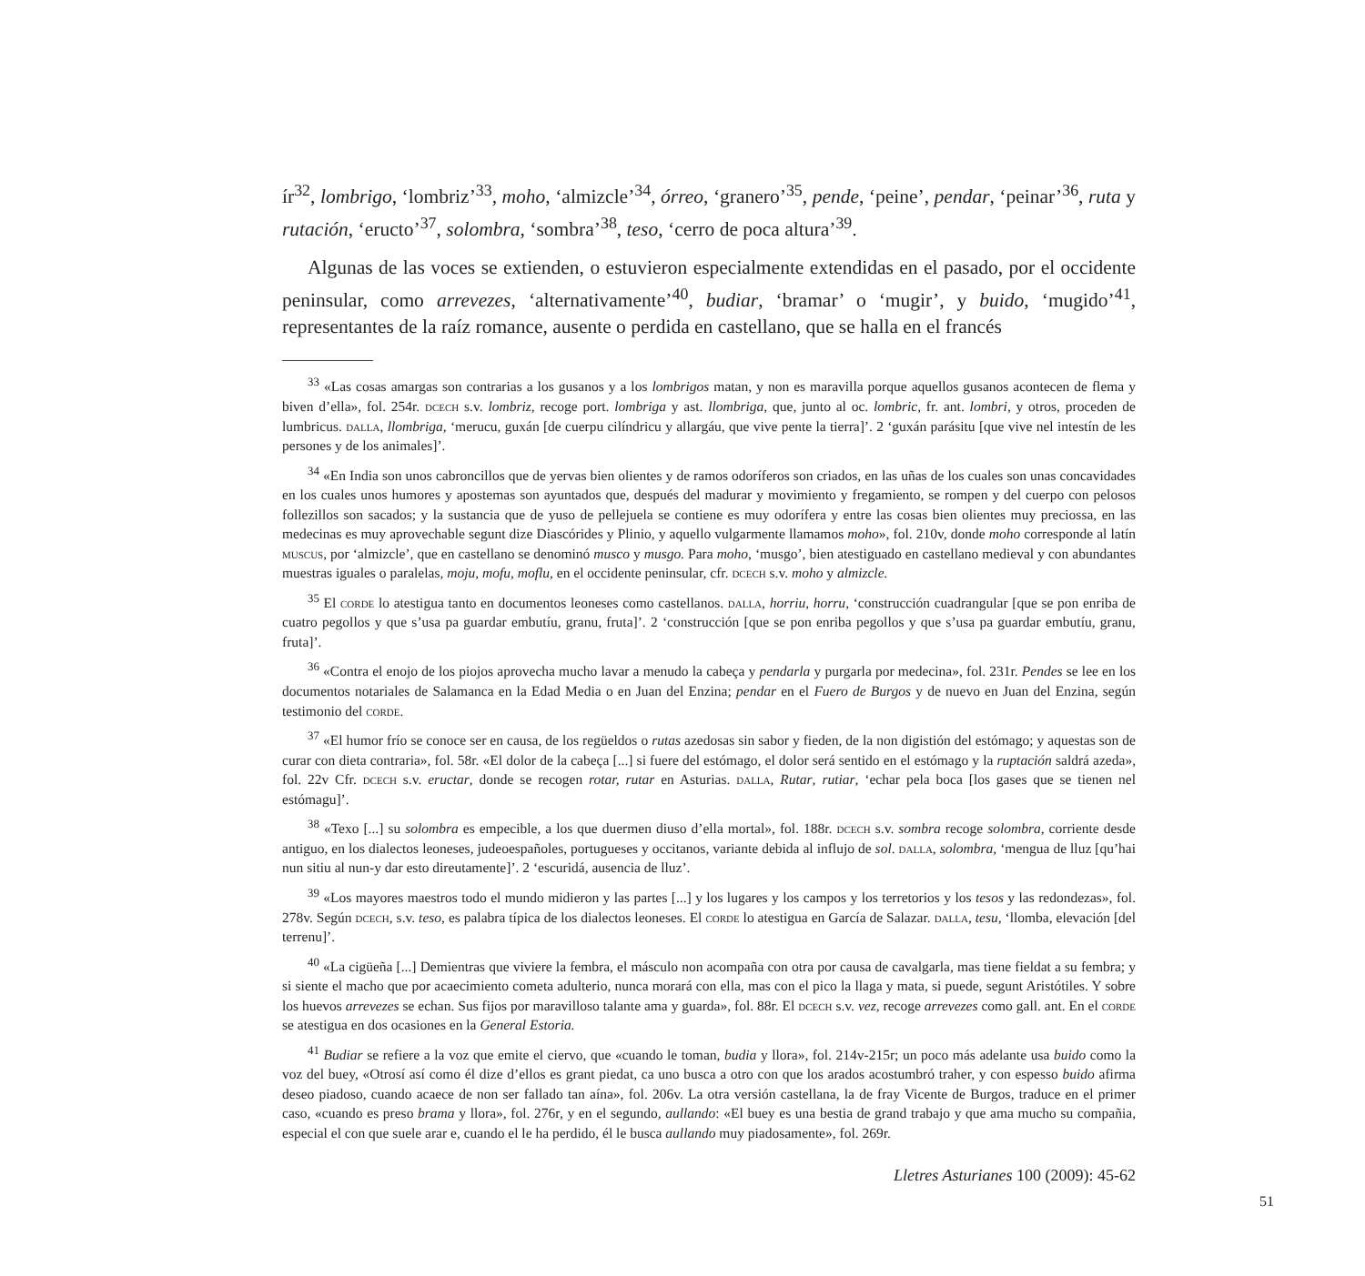ír<sup>32</sup>, lombrigo, ‘lombriz’<sup>33</sup>, moho, ‘almizcle’<sup>34</sup>, órreo, ‘granero’<sup>35</sup>, pende, ‘peine’, pendar, ‘peinar’<sup>36</sup>, ruta y rutación, ‘eructo’<sup>37</sup>, solombra, ‘sombra’<sup>38</sup>, teso, ‘cerro de poca altura’<sup>39</sup>.
Algunas de las voces se extienden, o estuvieron especialmente extendidas en el pasado, por el occidente peninsular, como arrevezes, ‘alternativamente’<sup>40</sup>, budiar, ‘bramar’ o ‘mugir’, y buido, ‘mugido’<sup>41</sup>, representantes de la raíz romance, ausente o perdida en castellano, que se halla en el francés
<sup>33</sup> «Las cosas amargas son contrarias a los gusanos y a los lombrigos matan, y non es maravilla porque aquellos gusanos acontecen de flema y biven d’ella», fol. 254r. dcech s.v. lombriz, recoge port. lombriga y ast. llombriga, que, junto al oc. lombric, fr. ant. lombri, y otros, proceden de lumbricus. dalla, llombriga, ‘merucu, guxán [de cuerpu cilíndricu y allargáu, que vive pente la tierra]’. 2 ‘guxán parásitu [que vive nel intestín de les persones y de los animales]’.
<sup>34</sup> «En India son unos cabroncillos que de yervas bien olientes y de ramos odoríferos son criados, en las uñas de los cuales son unas concavidades en los cuales unos humores y apostemas son ayuntados que, después del madurar y movimiento y fregamiento, se rompen y del cuerpo con pelosos follezillos son sacados; y la sustancia que de yuso de pellejuela se contiene es muy odorífera y entre las cosas bien olientes muy preciossa, en las medecinas es muy aprovechable segunt dize Diascórides y Plinio, y aquello vulgarmente llamamos moho», fol. 210v, donde moho corresponde al latín muscus, por ‘almizcle’, que en castellano se denominó musco y musgo. Para moho, ‘musgo’, bien atestiguado en castellano medieval y con abundantes muestras iguales o paralelas, moju, mofu, moflu, en el occidente peninsular, cfr. dcech s.v. moho y almizcle.
<sup>35</sup> El corde lo atestigua tanto en documentos leoneses como castellanos. dalla, horriu, horru, ‘construcción cuadrangular [que se pon enriba de cuatro pegollos y que s’usa pa guardar embutíu, granu, fruta]’. 2 ‘construcción [que se pon enriba pegollos y que s’usa pa guardar embutíu, granu, fruta]’.
<sup>36</sup> «Contra el enojo de los piojos aprovecha mucho lavar a menudo la cabeça y pendarla y purgarla por medecina», fol. 231r. Pendes se lee en los documentos notariales de Salamanca en la Edad Media o en Juan del Enzina; pendar en el Fuero de Burgos y de nuevo en Juan del Enzina, según testimonio del corde.
<sup>37</sup> «El humor frío se conoce ser en causa, de los regüeldos o rutas azedosas sin sabor y fieden, de la non digistión del estómago; y aquestas son de curar con dieta contraria», fol. 58r. «El dolor de la cabeça [...] si fuere del estómago, el dolor será sentido en el estómago y la ruptación saldrá azeda», fol. 22v Cfr. dcech s.v. eructar, donde se recogen rotar, rutar en Asturias. dalla, Rutar, rutiar, ‘echar pela boca [los gases que se tienen nel estómagu]’.
<sup>38</sup> «Texo [...] su solombra es empecible, a los que duermen diuso d’ella mortal», fol. 188r. dcech s.v. sombra recoge solombra, corriente desde antiguo, en los dialectos leoneses, judeoespañoles, portugueses y occitanos, variante debida al influjo de sol. dalla, solombra, ‘mengua de lluz [qu’hai nun sitiu al nun-y dar esto direutamente]’. 2 ‘escuridá, ausencia de lluz’.
<sup>39</sup> «Los mayores maestros todo el mundo midieron y las partes [...] y los lugares y los campos y los terretorios y los tesos y las redondezas», fol. 278v. Según dcech, s.v. teso, es palabra típica de los dialectos leoneses. El corde lo atestigua en García de Salazar. dalla, tesu, ‘llomba, elevación [del terrenu]’.
<sup>40</sup> «La cigüeña [...] Demientras que viviere la fembra, el másculo non acompaña con otra por causa de cavalgarla, mas tiene fieldat a su fembra; y si siente el macho que por acaecimiento cometa adulterio, nunca morará con ella, mas con el pico la llaga y mata, si puede, segunt Aristótiles. Y sobre los huevos arrevezes se echan. Sus fijos por maravilloso talante ama y guarda», fol. 88r. El dcech s.v. vez, recoge arrevezes como gall. ant. En el corde se atestigua en dos ocasiones en la General Estoria.
<sup>41</sup> Budiar se refiere a la voz que emite el ciervo, que «cuando le toman, budia y llora», fol. 214v-215r; un poco más adelante usa buido como la voz del buey, «Otrosí así como él dize d’ellos es grant piedat, ca uno busca a otro con que los arados acostumbró traher, y con espesso buido afirma deseo piadoso, cuando acaece de non ser fallado tan aína», fol. 206v. La otra versión castellana, la de fray Vicente de Burgos, traduce en el primer caso, «cuando es preso brama y llora», fol. 276r, y en el segundo, aullando: «El buey es una bestia de grand trabajo y que ama mucho su compañia, especial el con que suele arar e, cuando el le ha perdido, él le busca aullando muy piadosamente», fol. 269r.
Lletres Asturianes 100 (2009): 45-62
51